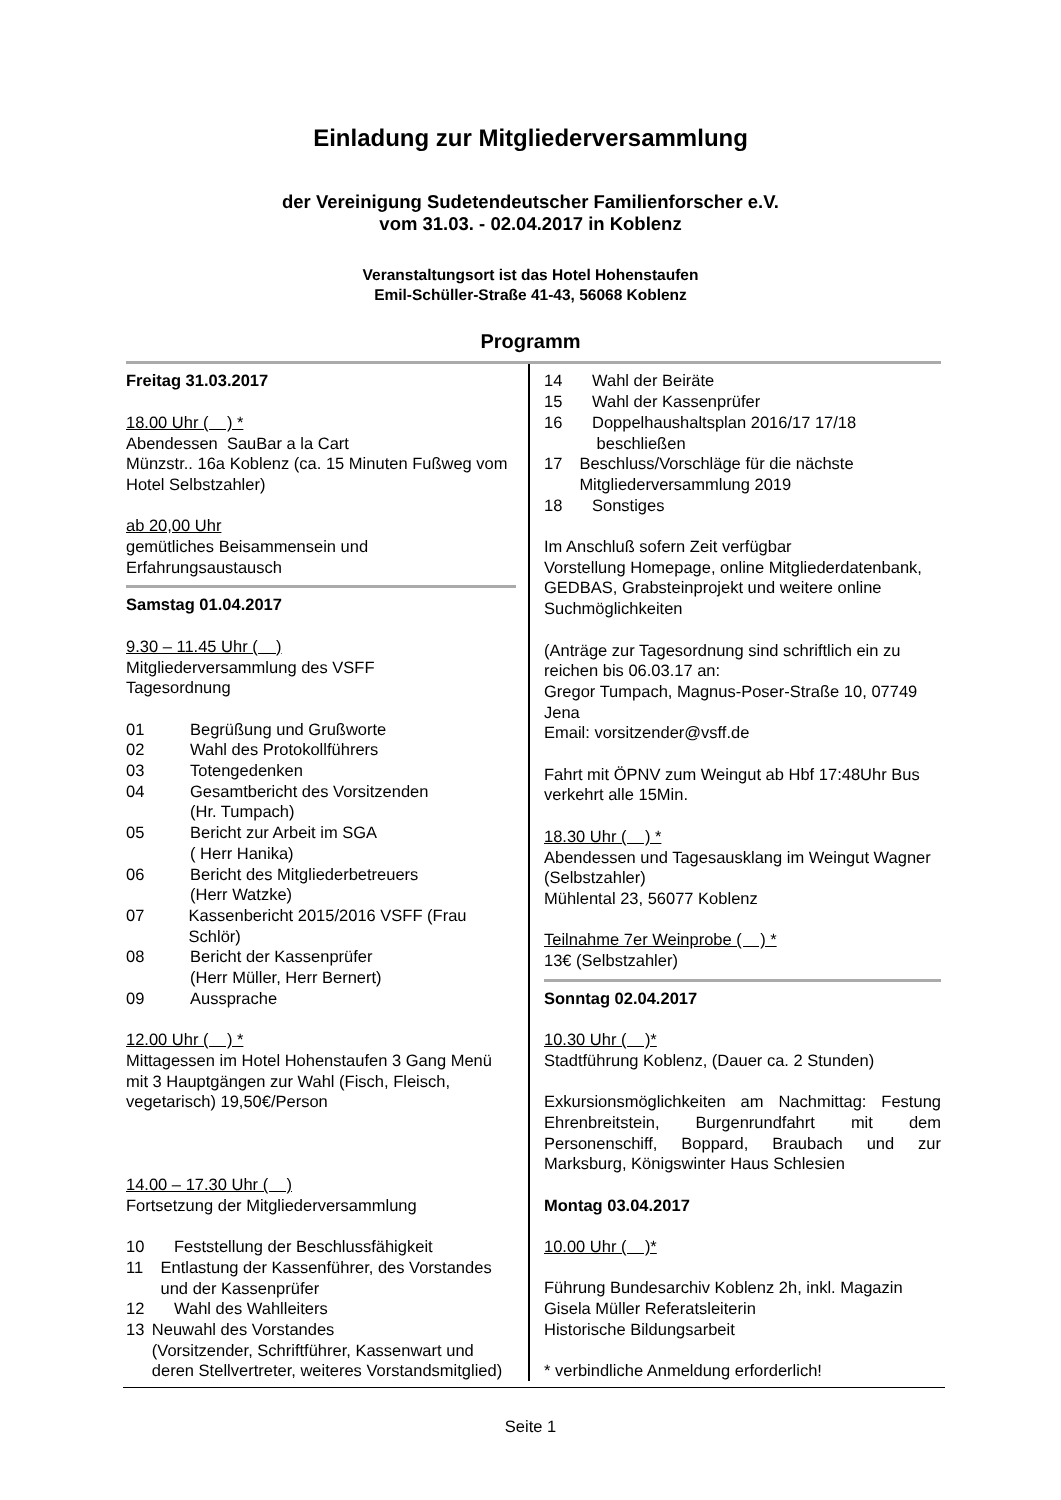Einladung zur Mitgliederversammlung
der Vereinigung Sudetendeutscher Familienforscher e.V.
vom 31.03. - 02.04.2017 in Koblenz
Veranstaltungsort ist das Hotel Hohenstaufen
Emil-Schüller-Straße 41-43, 56068 Koblenz
Programm
Freitag 31.03.2017
18.00 Uhr ( ) *
Abendessen SauBar a la Cart
Münzstr.. 16a Koblenz (ca. 15 Minuten Fußweg vom Hotel Selbstzahler)
ab 20,00 Uhr
gemütliches Beisammensein und Erfahrungsaustausch
Samstag 01.04.2017
9.30 – 11.45 Uhr ( )
Mitgliederversammlung des VSFF
Tagesordnung
01 Begrüßung und Grußworte
02 Wahl des Protokollführers
03 Totengedenken
04 Gesamtbericht des Vorsitzenden
(Hr. Tumpach)
05 Bericht zur Arbeit im SGA
( Herr Hanika)
06 Bericht des Mitgliederbetreuers
(Herr Watzke)
07 Kassenbericht 2015/2016 VSFF (Frau Schlör)
08 Bericht der Kassenprüfer
(Herr Müller, Herr Bernert)
09 Aussprache
12.00 Uhr ( ) *
Mittagessen im Hotel Hohenstaufen 3 Gang Menü mit 3 Hauptgängen zur Wahl (Fisch, Fleisch, vegetarisch) 19,50€/Person
14.00 – 17.30 Uhr ( )
Fortsetzung der Mitgliederversammlung
10 Feststellung der Beschlussfähigkeit
11 Entlastung der Kassenführer, des Vorstandes und der Kassenprüfer
12 Wahl des Wahlleiters
13 Neuwahl des Vorstandes
(Vorsitzender, Schriftführer, Kassenwart und deren Stellvertreter, weiteres Vorstandsmitglied)
14 Wahl der Beiräte
15 Wahl der Kassenprüfer
16 Doppelhaushaltsplan 2016/17 17/18
beschließen
17 Beschluss/Vorschläge für die nächste Mitgliederversammlung 2019
18 Sonstiges
Im Anschluß sofern Zeit verfügbar
Vorstellung Homepage, online Mitgliederdatenbank, GEDBAS, Grabsteinprojekt und weitere online Suchmöglichkeiten
(Anträge zur Tagesordnung sind schriftlich ein zu reichen bis 06.03.17 an:
Gregor Tumpach, Magnus-Poser-Straße 10, 07749 Jena
Email: vorsitzender@vsff.de
Fahrt mit ÖPNV zum Weingut ab Hbf 17:48Uhr Bus verkehrt alle 15Min.
18.30 Uhr ( ) *
Abendessen und Tagesausklang im Weingut Wagner (Selbstzahler)
Mühlental 23, 56077 Koblenz
Teilnahme 7er Weinprobe ( ) *
13€ (Selbstzahler)
Sonntag 02.04.2017
10.30 Uhr ( )*
Stadtführung Koblenz, (Dauer ca. 2 Stunden)
Exkursionsmöglichkeiten am Nachmittag: Festung Ehrenbreitstein, Burgenrundfahrt mit dem Personenschiff, Boppard, Braubach und zur Marksburg, Königswinter Haus Schlesien
Montag 03.04.2017
10.00 Uhr ( )*
Führung Bundesarchiv Koblenz 2h, inkl. Magazin
Gisela Müller Referatsleiterin
Historische Bildungsarbeit
* verbindliche Anmeldung erforderlich!
Seite 1